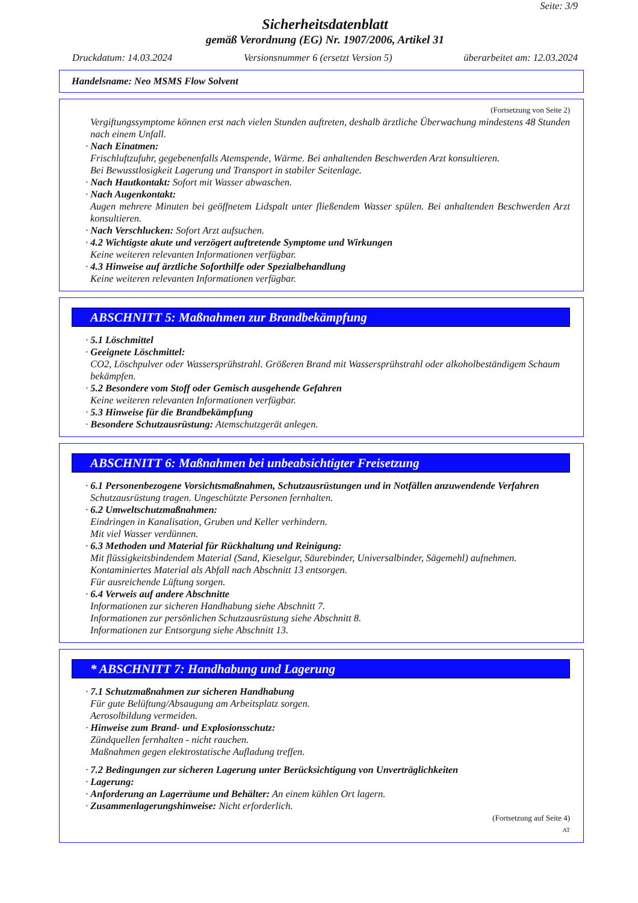Seite: 3/9
Sicherheitsdatenblatt
gemäß Verordnung (EG) Nr. 1907/2006, Artikel 31
Druckdatum: 14.03.2024 Versionsnummer 6 (ersetzt Version 5) überarbeitet am: 12.03.2024
Handelsname: Neo MSMS Flow Solvent
(Fortsetzung von Seite 2)
Vergiftungssymptome können erst nach vielen Stunden auftreten, deshalb ärztliche Überwachung mindestens 48 Stunden nach einem Unfall.
· Nach Einatmen:
Frischluftzufuhr, gegebenenfalls Atemspende, Wärme. Bei anhaltenden Beschwerden Arzt konsultieren.
Bei Bewusstlosigkeit Lagerung und Transport in stabiler Seitenlage.
· Nach Hautkontakt: Sofort mit Wasser abwaschen.
· Nach Augenkontakt:
Augen mehrere Minuten bei geöffnetem Lidspalt unter fließendem Wasser spülen. Bei anhaltenden Beschwerden Arzt konsultieren.
· Nach Verschlucken: Sofort Arzt aufsuchen.
· 4.2 Wichtigste akute und verzögert auftretende Symptome und Wirkungen
Keine weiteren relevanten Informationen verfügbar.
· 4.3 Hinweise auf ärztliche Soforthilfe oder Spezialbehandlung
Keine weiteren relevanten Informationen verfügbar.
ABSCHNITT 5: Maßnahmen zur Brandbekämpfung
· 5.1 Löschmittel
· Geeignete Löschmittel:
CO2, Löschpulver oder Wassersprühstrahl. Größeren Brand mit Wassersprühstrahl oder alkoholbeständigem Schaum bekämpfen.
· 5.2 Besondere vom Stoff oder Gemisch ausgehende Gefahren
Keine weiteren relevanten Informationen verfügbar.
· 5.3 Hinweise für die Brandbekämpfung
· Besondere Schutzausrüstung: Atemschutzgerät anlegen.
ABSCHNITT 6: Maßnahmen bei unbeabsichtigter Freisetzung
· 6.1 Personenbezogene Vorsichtsmaßnahmen, Schutzausrüstungen und in Notfällen anzuwendende Verfahren
Schutzausrüstung tragen. Ungeschützte Personen fernhalten.
· 6.2 Umweltschutzmaßnahmen:
Eindringen in Kanalisation, Gruben und Keller verhindern.
Mit viel Wasser verdünnen.
· 6.3 Methoden und Material für Rückhaltung und Reinigung:
Mit flüssigkeitsbindendem Material (Sand, Kieselgur, Säurebinder, Universalbinder, Sägemehl) aufnehmen.
Kontaminiertes Material als Abfall nach Abschnitt 13 entsorgen.
Für ausreichende Lüftung sorgen.
· 6.4 Verweis auf andere Abschnitte
Informationen zur sicheren Handhabung siehe Abschnitt 7.
Informationen zur persönlichen Schutzausrüstung siehe Abschnitt 8.
Informationen zur Entsorgung siehe Abschnitt 13.
* ABSCHNITT 7: Handhabung und Lagerung
· 7.1 Schutzmaßnahmen zur sicheren Handhabung
Für gute Belüftung/Absaugung am Arbeitsplatz sorgen.
Aerosolbildung vermeiden.
· Hinweise zum Brand- und Explosionsschutz:
Zündquellen fernhalten - nicht rauchen.
Maßnahmen gegen elektrostatische Aufladung treffen.
· 7.2 Bedingungen zur sicheren Lagerung unter Berücksichtigung von Unverträglichkeiten
· Lagerung:
· Anforderung an Lagerräume und Behälter: An einem kühlen Ort lagern.
· Zusammenlagerungshinweise: Nicht erforderlich.
(Fortsetzung auf Seite 4)
AT